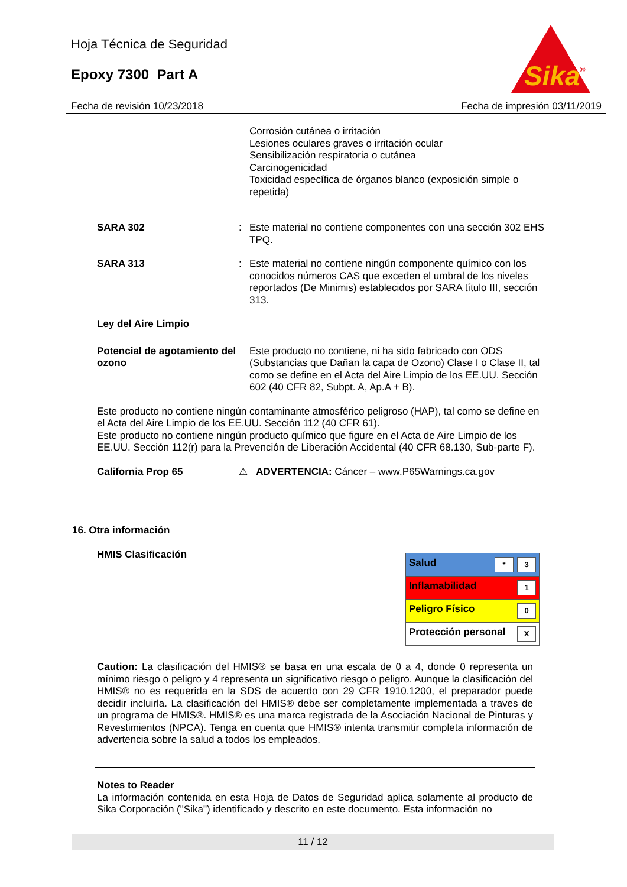Hoja Técnica de Seguridad
Epoxy 7300 Part A
Sika
®
Fecha de revisión 10/23/2018 Fecha de impresión 03/11/2019
Corrosión cutánea o irritación
Lesiones oculares graves o irritación ocular
Sensibilización respiratoria o cutánea
Carcinogenicidad
Toxicidad específica de órganos blanco (exposición simple o repetida)
SARA 302 : Este material no contiene componentes con una sección 302 EHS TPQ.
SARA 313 : Este material no contiene ningún componente químico con los conocidos números CAS que exceden el umbral de los niveles reportados (De Minimis) establecidos por SARA título III, sección 313.
Ley del Aire Limpio
Potencial de agotamiento del ozono
Este producto no contiene, ni ha sido fabricado con ODS (Substancias que Dañan la capa de Ozono) Clase I o Clase II, tal como se define en el Acta del Aire Limpio de los EE.UU. Sección 602 (40 CFR 82, Subpt. A, Ap.A + B).
Este producto no contiene ningún contaminante atmosférico peligroso (HAP), tal como se define en el Acta del Aire Limpio de los EE.UU. Sección 112 (40 CFR 61).
Este producto no contiene ningún producto químico que figure en el Acta de Aire Limpio de los EE.UU. Sección 112(r) para la Prevención de Liberación Accidental (40 CFR 68.130, Sub-parte F).
California Prop 65 ⚠ ADVERTENCIA: Cáncer – www.P65Warnings.ca.gov
16. Otra información
HMIS Clasificación
| Salud * 3 |
| Inflamabilidad 1 |
| Peligro Físico 0 |
| Protección personal X |
Caution: La clasificación del HMIS® se basa en una escala de 0 a 4, donde 0 representa un mínimo riesgo o peligro y 4 representa un significativo riesgo o peligro. Aunque la clasificación del HMIS® no es requerida en la SDS de acuerdo con 29 CFR 1910.1200, el preparador puede decidir incluirla. La clasificación del HMIS® debe ser completamente implementada a traves de un programa de HMIS®. HMIS® es una marca registrada de la Asociación Nacional de Pinturas y Revestimientos (NPCA). Tenga en cuenta que HMIS® intenta transmitir completa información de advertencia sobre la salud a todos los empleados.
Notes to Reader
La información contenida en esta Hoja de Datos de Seguridad aplica solamente al producto de Sika Corporación ("Sika") identificado y descrito en este documento. Esta información no
11 / 12